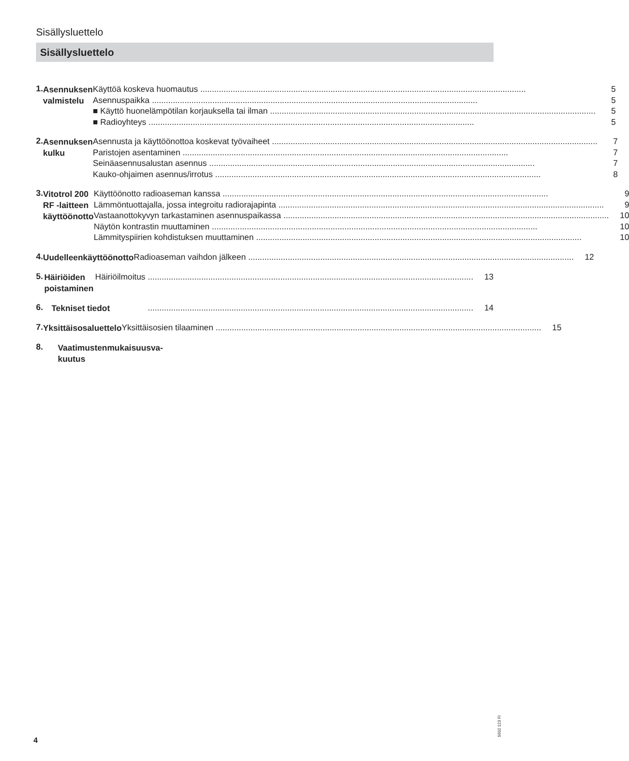Sisällysluettelo
Sisällysluettelo
1.
Asennuksen valmistelu
Käyttöä koskeva huomautus 5
Asennuspaikka 5
■ Käyttö huonelämpötilan korjauksella tai ilman 5
■ Radioyhteys 5
2.
Asennuksen kulku
Asennusta ja käyttöönottoa koskevat työvaiheet 7
Paristojen asentaminen 7
Seinäasennusalustan asennus 7
Kauko-ohjaimen asennus/irrotus 8
3.
Vitotrol 200 RF -laitteen käyttöönotto
Käyttöönotto radioaseman kanssa 9
Lämmöntuottajalla, jossa integroitu radiorajapinta 9
Vastaanottokyvyn tarkastaminen asennuspaikassa 10
Näytön kontrastin muuttaminen 10
Lämmityspiirien kohdistuksen muuttaminen 10
4.
Uudelleenkäyttöönotto
Radioaseman vaihdon jälkeen 12
5.
Häiriöiden poistaminen
Häiriöilmoitus 13
6.
Tekniset tiedot
14
7.
Yksittäisosaluettelo
Yksittäisosien tilaaminen 15
8.
Vaatimustenmukaisuusva-
kuutus
5602 123 FI
4